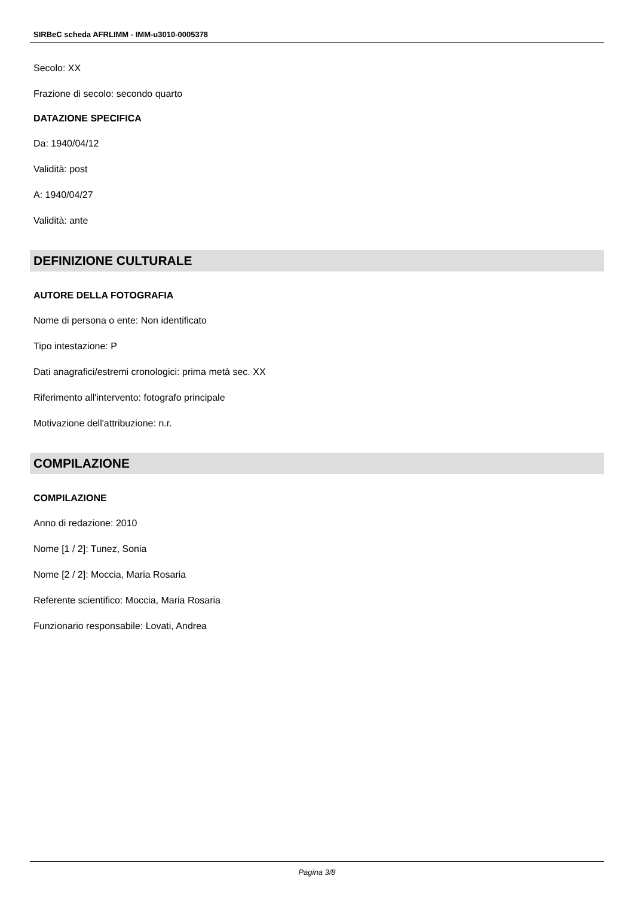SIRBeC scheda AFRLIMM - IMM-u3010-0005378
Secolo: XX
Frazione di secolo: secondo quarto
DATAZIONE SPECIFICA
Da: 1940/04/12
Validità: post
A: 1940/04/27
Validità: ante
DEFINIZIONE CULTURALE
AUTORE DELLA FOTOGRAFIA
Nome di persona o ente: Non identificato
Tipo intestazione: P
Dati anagrafici/estremi cronologici: prima metà sec. XX
Riferimento all'intervento: fotografo principale
Motivazione dell'attribuzione: n.r.
COMPILAZIONE
COMPILAZIONE
Anno di redazione: 2010
Nome [1 / 2]: Tunez, Sonia
Nome [2 / 2]: Moccia, Maria Rosaria
Referente scientifico: Moccia, Maria Rosaria
Funzionario responsabile: Lovati, Andrea
Pagina 3/8